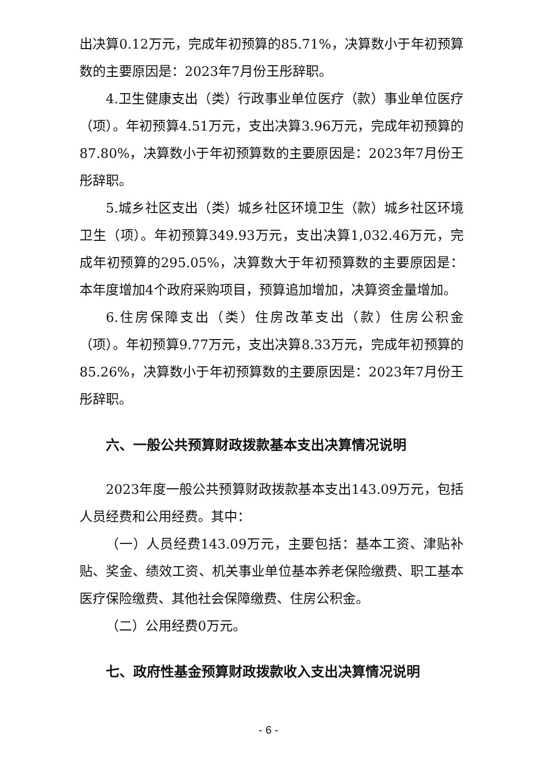出决算0.12万元，完成年初预算的85.71%，决算数小于年初预算数的主要原因是：2023年7月份王彤辞职。
4.卫生健康支出（类）行政事业单位医疗（款）事业单位医疗（项）。年初预算4.51万元，支出决算3.96万元，完成年初预算的87.80%，决算数小于年初预算数的主要原因是：2023年7月份王彤辞职。
5.城乡社区支出（类）城乡社区环境卫生（款）城乡社区环境卫生（项）。年初预算349.93万元，支出决算1,032.46万元，完成年初预算的295.05%，决算数大于年初预算数的主要原因是：本年度增加4个政府采购项目，预算追加增加，决算资金量增加。
6.住房保障支出（类）住房改革支出（款）住房公积金（项）。年初预算9.77万元，支出决算8.33万元，完成年初预算的85.26%，决算数小于年初预算数的主要原因是：2023年7月份王彤辞职。
六、一般公共预算财政拨款基本支出决算情况说明
2023年度一般公共预算财政拨款基本支出143.09万元，包括人员经费和公用经费。其中：
（一）人员经费143.09万元，主要包括：基本工资、津贴补贴、奖金、绩效工资、机关事业单位基本养老保险缴费、职工基本医疗保险缴费、其他社会保障缴费、住房公积金。
（二）公用经费0万元。
七、政府性基金预算财政拨款收入支出决算情况说明
- 6 -